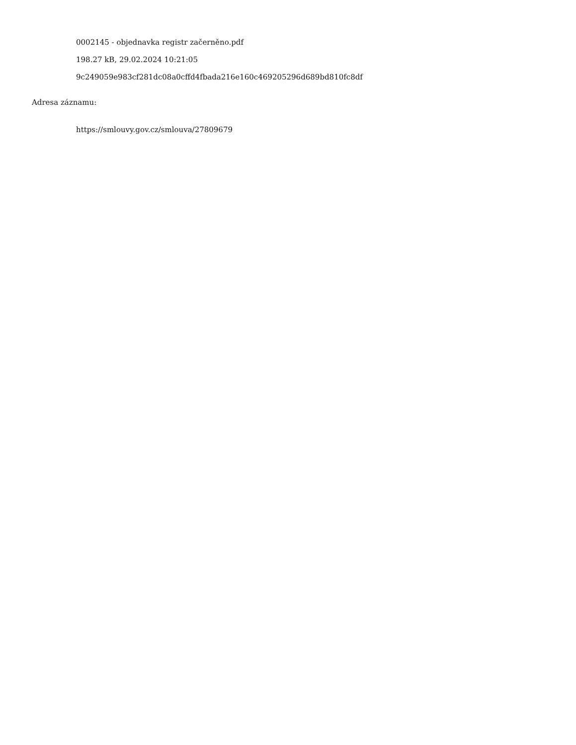0002145 - objednavka registr začerněno.pdf
198.27 kB, 29.02.2024 10:21:05
9c249059e983cf281dc08a0cffd4fbada216e160c469205296d689bd810fc8df
Adresa záznamu:
https://smlouvy.gov.cz/smlouva/27809679